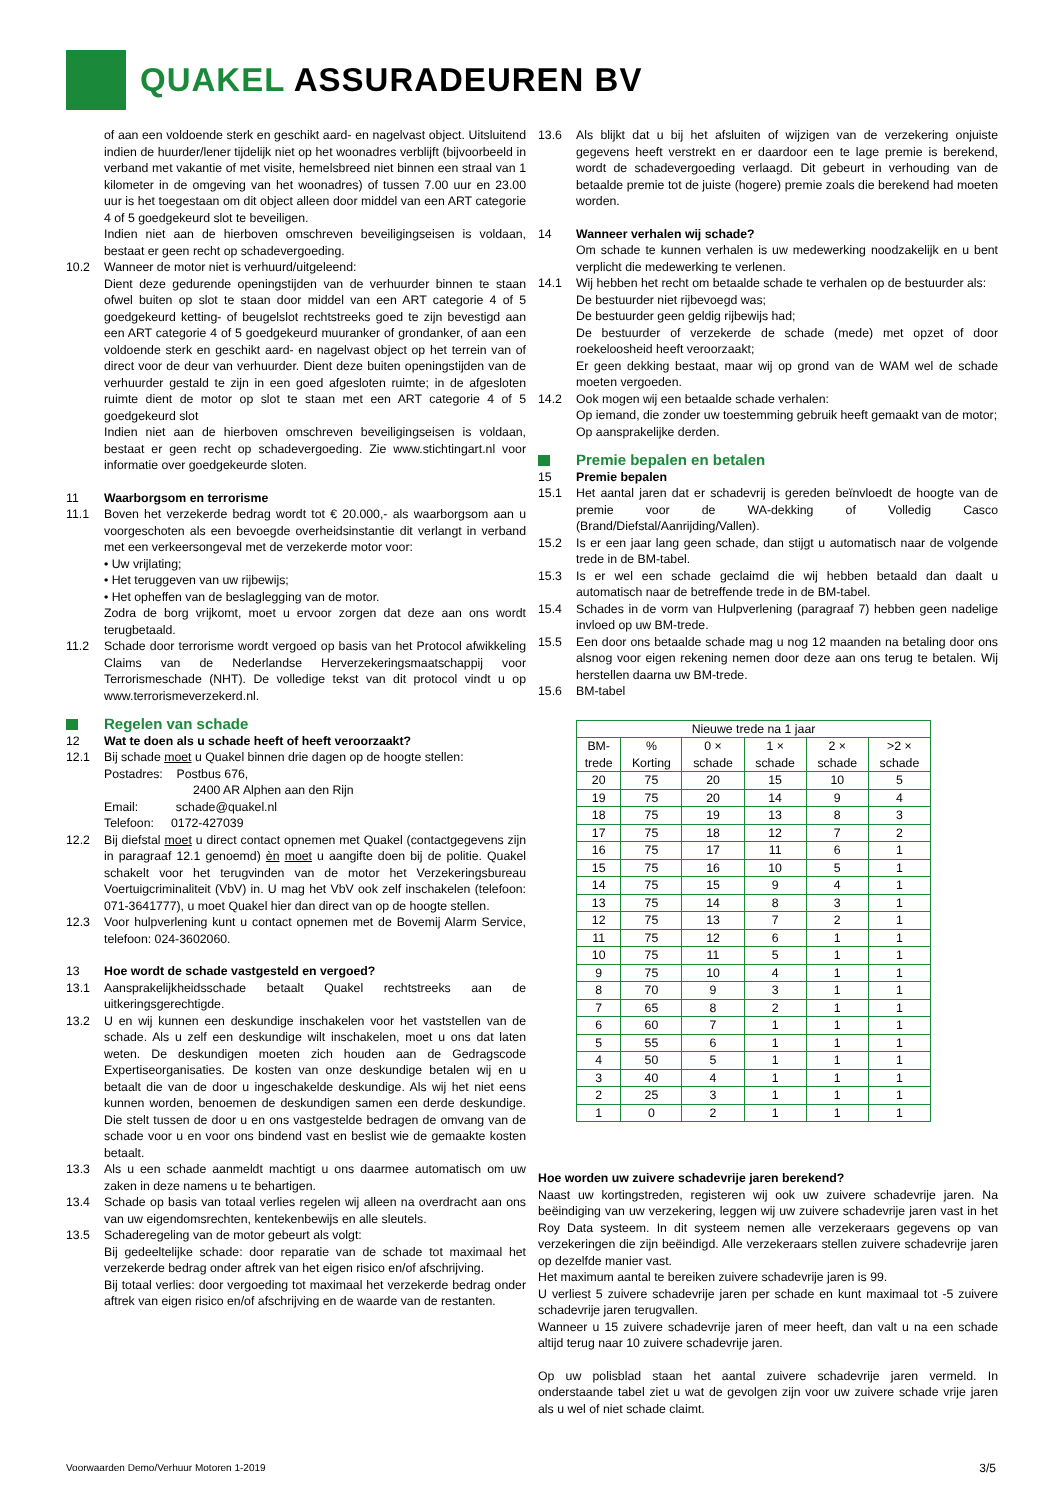QUAKEL ASSURADEUREN BV
of aan een voldoende sterk en geschikt aard- en nagelvast object. Uitsluitend indien de huurder/lener tijdelijk niet op het woonadres verblijft (bijvoorbeeld in verband met vakantie of met visite, hemelsbreed niet binnen een straal van 1 kilometer in de omgeving van het woonadres) of tussen 7.00 uur en 23.00 uur is het toegestaan om dit object alleen door middel van een ART categorie 4 of 5 goedgekeurd slot te beveiligen.
Indien niet aan de hierboven omschreven beveiligingseisen is voldaan, bestaat er geen recht op schadevergoeding.
10.2 Wanneer de motor niet is verhuurd/uitgeleend:
Dient deze gedurende openingstijden van de verhuurder binnen te staan ofwel buiten op slot te staan door middel van een ART categorie 4 of 5 goedgekeurd ketting- of beugelslot rechtstreeks goed te zijn bevestigd aan een ART categorie 4 of 5 goedgekeurd muuranker of grondanker, of aan een voldoende sterk en geschikt aard- en nagelvast object op het terrein van of direct voor de deur van verhuurder. Dient deze buiten openingstijden van de verhuurder gestald te zijn in een goed afgesloten ruimte; in de afgesloten ruimte dient de motor op slot te staan met een ART categorie 4 of 5 goedgekeurd slot
Indien niet aan de hierboven omschreven beveiligingseisen is voldaan, bestaat er geen recht op schadevergoeding. Zie www.stichtingart.nl voor informatie over goedgekeurde sloten.
11 Waarborgsom en terrorisme
11.1 Boven het verzekerde bedrag wordt tot € 20.000,- als waarborgsom aan u voorgeschoten als een bevoegde overheidsinstantie dit verlangt in verband met een verkeersongeval met de verzekerde motor voor:
• Uw vrijlating;
• Het teruggeven van uw rijbewijs;
• Het opheffen van de beslaglegging van de motor.
Zodra de borg vrijkomt, moet u ervoor zorgen dat deze aan ons wordt terugbetaald.
11.2 Schade door terrorisme wordt vergoed op basis van het Protocol afwikkeling Claims van de Nederlandse Herverzekeringsmaatschappij voor Terrorismeschade (NHT). De volledige tekst van dit protocol vindt u op www.terrorismeverzekerd.nl.
Regelen van schade
12 Wat te doen als u schade heeft of heeft veroorzaakt?
12.1 Bij schade moet u Quakel binnen drie dagen op de hoogte stellen:
Postadres: Postbus 676,
2400 AR Alphen aan den Rijn
Email: schade@quakel.nl
Telefoon: 0172-427039
12.2 Bij diefstal moet u direct contact opnemen met Quakel (contactgegevens zijn in paragraaf 12.1 genoemd) èn moet u aangifte doen bij de politie. Quakel schakelt voor het terugvinden van de motor het Verzekeringsbureau Voertuigcriminaliteit (VbV) in. U mag het VbV ook zelf inschakelen (telefoon: 071-3641777), u moet Quakel hier dan direct van op de hoogte stellen.
12.3 Voor hulpverlening kunt u contact opnemen met de Bovemij Alarm Service, telefoon: 024-3602060.
13 Hoe wordt de schade vastgesteld en vergoed?
13.1 Aansprakelijkheidsschade betaalt Quakel rechtstreeks aan de uitkeringsgerechtigde.
13.2 U en wij kunnen een deskundige inschakelen voor het vaststellen van de schade. Als u zelf een deskundige wilt inschakelen, moet u ons dat laten weten. De deskundigen moeten zich houden aan de Gedragscode Expertiseorganisaties. De kosten van onze deskundige betalen wij en u betaalt die van de door u ingeschakelde deskundige. Als wij het niet eens kunnen worden, benoemen de deskundigen samen een derde deskundige. Die stelt tussen de door u en ons vastgestelde bedragen de omvang van de schade voor u en voor ons bindend vast en beslist wie de gemaakte kosten betaalt.
13.3 Als u een schade aanmeldt machtigt u ons daarmee automatisch om uw zaken in deze namens u te behartigen.
13.4 Schade op basis van totaal verlies regelen wij alleen na overdracht aan ons van uw eigendomsrechten, kentekenbewijs en alle sleutels.
13.5 Schaderegeling van de motor gebeurt als volgt:
Bij gedeeltelijke schade: door reparatie van de schade tot maximaal het verzekerde bedrag onder aftrek van het eigen risico en/of afschrijving.
Bij totaal verlies: door vergoeding tot maximaal het verzekerde bedrag onder aftrek van eigen risico en/of afschrijving en de waarde van de restanten.
13.6 Als blijkt dat u bij het afsluiten of wijzigen van de verzekering onjuiste gegevens heeft verstrekt en er daardoor een te lage premie is berekend, wordt de schadevergoeding verlaagd. Dit gebeurt in verhouding van de betaalde premie tot de juiste (hogere) premie zoals die berekend had moeten worden.
14 Wanneer verhalen wij schade?
Om schade te kunnen verhalen is uw medewerking noodzakelijk en u bent verplicht die medewerking te verlenen.
14.1 Wij hebben het recht om betaalde schade te verhalen op de bestuurder als:
De bestuurder niet rijbevoegd was;
De bestuurder geen geldig rijbewijs had;
De bestuurder of verzekerde de schade (mede) met opzet of door roekeloosheid heeft veroorzaakt;
Er geen dekking bestaat, maar wij op grond van de WAM wel de schade moeten vergoeden.
14.2 Ook mogen wij een betaalde schade verhalen:
Op iemand, die zonder uw toestemming gebruik heeft gemaakt van de motor;
Op aansprakelijke derden.
Premie bepalen en betalen
15 Premie bepalen
15.1 Het aantal jaren dat er schadevrij is gereden beïnvloedt de hoogte van de premie voor de WA-dekking of Volledig Casco (Brand/Diefstal/Aanrijding/Vallen).
15.2 Is er een jaar lang geen schade, dan stijgt u automatisch naar de volgende trede in de BM-tabel.
15.3 Is er wel een schade geclaimd die wij hebben betaald dan daalt u automatisch naar de betreffende trede in de BM-tabel.
15.4 Schades in de vorm van Hulpverlening (paragraaf 7) hebben geen nadelige invloed op uw BM-trede.
15.5 Een door ons betaalde schade mag u nog 12 maanden na betaling door ons alsnog voor eigen rekening nemen door deze aan ons terug te betalen. Wij herstellen daarna uw BM-trede.
15.6 BM-tabel
| Nieuwe trede na 1 jaar | | | | | |
| --- | --- | --- | --- | --- | --- |
| BM- trede | % Korting | 0 × schade | 1 × schade | 2 × schade | >2 × schade |
| 20 | 75 | 20 | 15 | 10 | 5 |
| 19 | 75 | 20 | 14 | 9 | 4 |
| 18 | 75 | 19 | 13 | 8 | 3 |
| 17 | 75 | 18 | 12 | 7 | 2 |
| 16 | 75 | 17 | 11 | 6 | 1 |
| 15 | 75 | 16 | 10 | 5 | 1 |
| 14 | 75 | 15 | 9 | 4 | 1 |
| 13 | 75 | 14 | 8 | 3 | 1 |
| 12 | 75 | 13 | 7 | 2 | 1 |
| 11 | 75 | 12 | 6 | 1 | 1 |
| 10 | 75 | 11 | 5 | 1 | 1 |
| 9 | 75 | 10 | 4 | 1 | 1 |
| 8 | 70 | 9 | 3 | 1 | 1 |
| 7 | 65 | 8 | 2 | 1 | 1 |
| 6 | 60 | 7 | 1 | 1 | 1 |
| 5 | 55 | 6 | 1 | 1 | 1 |
| 4 | 50 | 5 | 1 | 1 | 1 |
| 3 | 40 | 4 | 1 | 1 | 1 |
| 2 | 25 | 3 | 1 | 1 | 1 |
| 1 | 0 | 2 | 1 | 1 | 1 |
Hoe worden uw zuivere schadevrije jaren berekend?
Naast uw kortingstreden, registeren wij ook uw zuivere schadevrije jaren. Na beëindiging van uw verzekering, leggen wij uw zuivere schadevrije jaren vast in het Roy Data systeem. In dit systeem nemen alle verzekeraars gegevens op van verzekeringen die zijn beëindigd. Alle verzekeraars stellen zuivere schadevrije jaren op dezelfde manier vast.
Het maximum aantal te bereiken zuivere schadevrije jaren is 99.
U verliest 5 zuivere schadevrije jaren per schade en kunt maximaal tot -5 zuivere schadevrije jaren terugvallen.
Wanneer u 15 zuivere schadevrije jaren of meer heeft, dan valt u na een schade altijd terug naar 10 zuivere schadevrije jaren.
Op uw polisblad staan het aantal zuivere schadevrije jaren vermeld. In onderstaande tabel ziet u wat de gevolgen zijn voor uw zuivere schade vrije jaren als u wel of niet schade claimt.
Voorwaarden Demo/Verhuur Motoren 1-2019 3/5